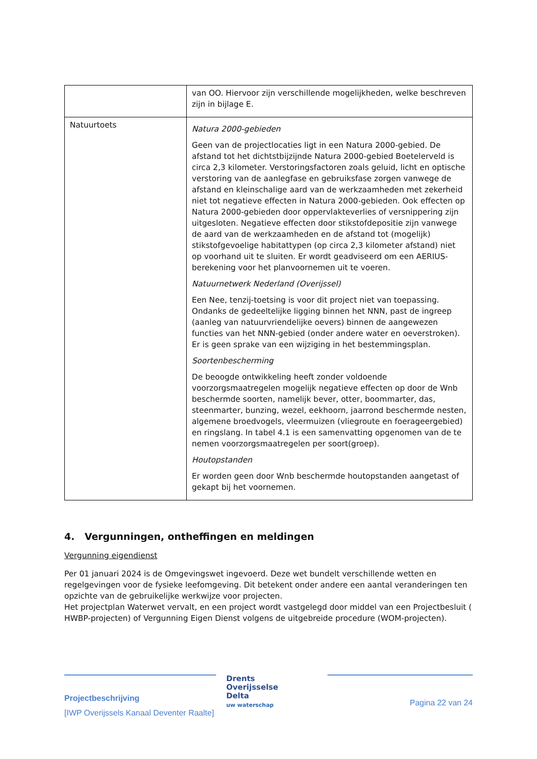| | van OO. Hiervoor zijn verschillende mogelijkheden, welke beschreven zijn in bijlage E. |
| Natuurtoets | Natura 2000-gebieden Geen van de projectlocaties ligt in een Natura 2000-gebied. De afstand tot het dichtstbijzijnde Natura 2000-gebied Boetelerveld is circa 2,3 kilometer. Verstoringsfactoren zoals geluid, licht en optische verstoring van de aanlegfase en gebruiksfase zorgen vanwege de afstand en kleinschalige aard van de werkzaamheden met zekerheid niet tot negatieve effecten in Natura 2000-gebieden. Ook effecten op Natura 2000-gebieden door oppervlakteverlies of versnippering zijn uitgesloten. Negatieve effecten door stikstofdepositie zijn vanwege de aard van de werkzaamheden en de afstand tot (mogelijk) stikstofgevoelige habitattypen (op circa 2,3 kilometer afstand) niet op voorhand uit te sluiten. Er wordt geadviseerd om een AERIUS-berekening voor het planvoornemen uit te voeren. Natuurnetwerk Nederland (Overijssel) Een Nee, tenzij-toetsing is voor dit project niet van toepassing. Ondanks de gedeeltelijke ligging binnen het NNN, past de ingreep (aanleg van natuurvriendelijke oevers) binnen de aangewezen functies van het NNN-gebied (onder andere water en oeverstroken). Er is geen sprake van een wijziging in het bestemmingsplan. Soortenbescherming De beoogde ontwikkeling heeft zonder voldoende voorzorgsmaatregelen mogelijk negatieve effecten op door de Wnb beschermde soorten, namelijk bever, otter, boommarter, das, steenmarter, bunzing, wezel, eekhoorn, jaarrond beschermde nesten, algemene broedvogels, vleermuizen (vliegroute en foerageergebied) en ringslang. In tabel 4.1 is een samenvatting opgenomen van de te nemen voorzorgsmaatregelen per soort(groep). Houtopstanden Er worden geen door Wnb beschermde houtopstanden aangetast of gekapt bij het voornemen. |
4. Vergunningen, ontheffingen en meldingen
Vergunning eigendienst
Per 01 januari 2024 is de Omgevingswet ingevoerd. Deze wet bundelt verschillende wetten en regelgevingen voor de fysieke leefomgeving. Dit betekent onder andere een aantal veranderingen ten opzichte van de gebruikelijke werkwijze voor projecten.
Het projectplan Waterwet vervalt, en een project wordt vastgelegd door middel van een Projectbesluit ( HWBP-projecten) of Vergunning Eigen Dienst volgens de uitgebreide procedure (WOM-projecten).
Projectbeschrijving
[IWP Overijssels Kanaal Deventer Raalte]
Drents
Overijsselse
Delta
uw waterschap
Pagina 22 van 24